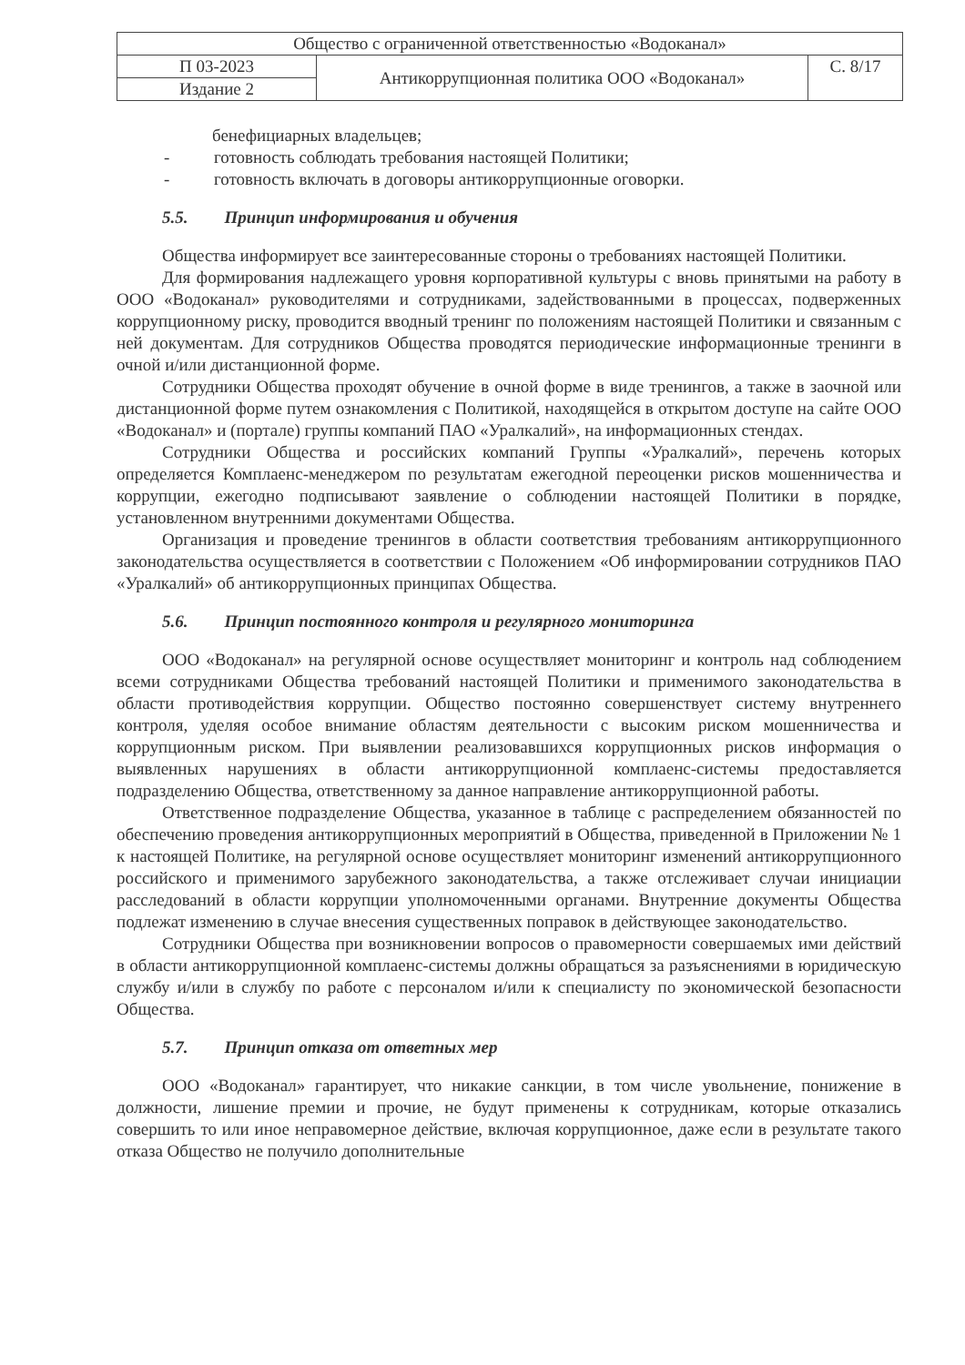| Общество с ограниченной ответственностью «Водоканал» | | |
| П 03-2023 | Антикоррупционная политика ООО «Водоканал» | С. 8/17 |
| Издание 2 | | |
бенефициарных владельцев;
- готовность соблюдать требования настоящей Политики;
- готовность включать в договоры антикоррупционные оговорки.
5.5. Принцип информирования и обучения
Общества информирует все заинтересованные стороны о требованиях настоящей Политики.
Для формирования надлежащего уровня корпоративной культуры с вновь принятыми на работу в ООО «Водоканал» руководителями и сотрудниками, задействованными в процессах, подверженных коррупционному риску, проводится вводный тренинг по положениям настоящей Политики и связанным с ней документам. Для сотрудников Общества проводятся периодические информационные тренинги в очной и/или дистанционной форме.
Сотрудники Общества проходят обучение в очной форме в виде тренингов, а также в заочной или дистанционной форме путем ознакомления с Политикой, находящейся в открытом доступе на сайте ООО «Водоканал» и (портале) группы компаний ПАО «Уралкалий», на информационных стендах.
Сотрудники Общества и российских компаний Группы «Уралкалий», перечень которых определяется Комплаенс-менеджером по результатам ежегодной переоценки рисков мошенничества и коррупции, ежегодно подписывают заявление о соблюдении настоящей Политики в порядке, установленном внутренними документами Общества.
Организация и проведение тренингов в области соответствия требованиям антикоррупционного законодательства осуществляется в соответствии с Положением «Об информировании сотрудников ПАО «Уралкалий» об антикоррупционных принципах Общества.
5.6. Принцип постоянного контроля и регулярного мониторинга
ООО «Водоканал» на регулярной основе осуществляет мониторинг и контроль над соблюдением всеми сотрудниками Общества требований настоящей Политики и применимого законодательства в области противодействия коррупции. Общество постоянно совершенствует систему внутреннего контроля, уделяя особое внимание областям деятельности с высоким риском мошенничества и коррупционным риском. При выявлении реализовавшихся коррупционных рисков информация о выявленных нарушениях в области антикоррупционной комплаенс-системы предоставляется подразделению Общества, ответственному за данное направление антикоррупционной работы.
Ответственное подразделение Общества, указанное в таблице с распределением обязанностей по обеспечению проведения антикоррупционных мероприятий в Общества, приведенной в Приложении № 1 к настоящей Политике, на регулярной основе осуществляет мониторинг изменений антикоррупционного российского и применимого зарубежного законодательства, а также отслеживает случаи инициации расследований в области коррупции уполномоченными органами. Внутренние документы Общества подлежат изменению в случае внесения существенных поправок в действующее законодательство.
Сотрудники Общества при возникновении вопросов о правомерности совершаемых ими действий в области антикоррупционной комплаенс-системы должны обращаться за разъяснениями в юридическую службу и/или в службу по работе с персоналом и/или к специалисту по экономической безопасности Общества.
5.7. Принцип отказа от ответных мер
ООО «Водоканал» гарантирует, что никакие санкции, в том числе увольнение, понижение в должности, лишение премии и прочие, не будут применены к сотрудникам, которые отказались совершить то или иное неправомерное действие, включая коррупционное, даже если в результате такого отказа Общество не получило дополнительные